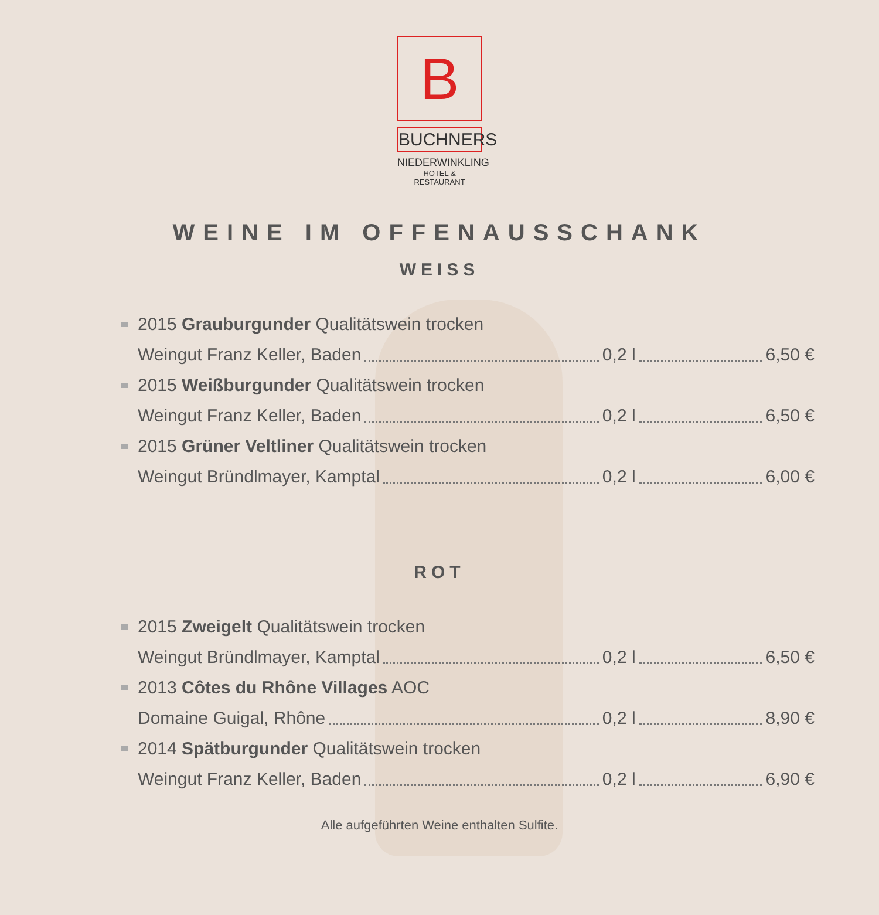B
BUCHNERS
NIEDERWINKLING
HOTEL & RESTAURANT
WEINE IM OFFENAUSSCHANK
WEISS
2015 Grauburgunder Qualitätswein trocken
Weingut Franz Keller, Baden 0,2 l 6,50 €
2015 Weißburgunder Qualitätswein trocken
Weingut Franz Keller, Baden 0,2 l 6,50 €
2015 Grüner Veltliner Qualitätswein trocken
Weingut Bründlmayer, Kamptal 0,2 l 6,00 €
ROT
2015 Zweigelt Qualitätswein trocken
Weingut Bründlmayer, Kamptal 0,2 l 6,50 €
2013 Côtes du Rhône Villages AOC
Domaine Guigal, Rhône 0,2 l 8,90 €
2014 Spätburgunder Qualitätswein trocken
Weingut Franz Keller, Baden 0,2 l 6,90 €
Alle aufgeführten Weine enthalten Sulfite.